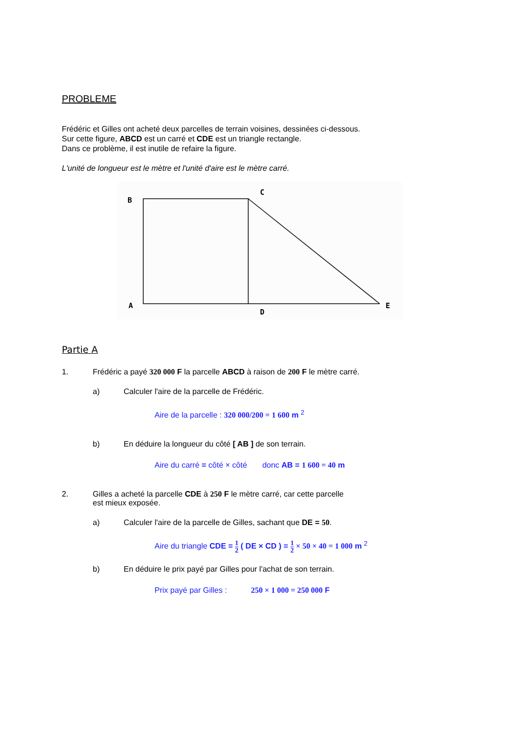PROBLEME
Frédéric et Gilles ont acheté deux parcelles de terrain voisines, dessinées ci-dessous.
Sur cette figure, ABCD est un carré et CDE est un triangle rectangle.
Dans ce problème, il est inutile de refaire la figure.
L'unité de longueur est le mètre et l'unité d'aire est le mètre carré.
B
C
A
D
E
Partie A
1. Frédéric a payé 320 000 F la parcelle ABCD à raison de 200 F le mètre carré.
a) Calculer l'aire de la parcelle de Frédéric.
Aire de la parcelle : 320 000/200 = 1 600 m <sup>2</sup>
b) En déduire la longueur du côté [ AB ] de son terrain.
Aire du carré = côté × côté donc AB = 1 600 = 40 m
2. Gilles a acheté la parcelle CDE à 250 F le mètre carré, car cette parcelle
est mieux exposée.
a) Calculer l'aire de la parcelle de Gilles, sachant que DE = 50.
Aire du triangle CDE = 1 2 ( DE × CD ) = 1 2 × 50 × 40 = 1 000 m <sup>2</sup>
b) En déduire le prix payé par Gilles pour l'achat de son terrain.
Prix payé par Gilles : 250 × 1 000 = 250 000 F